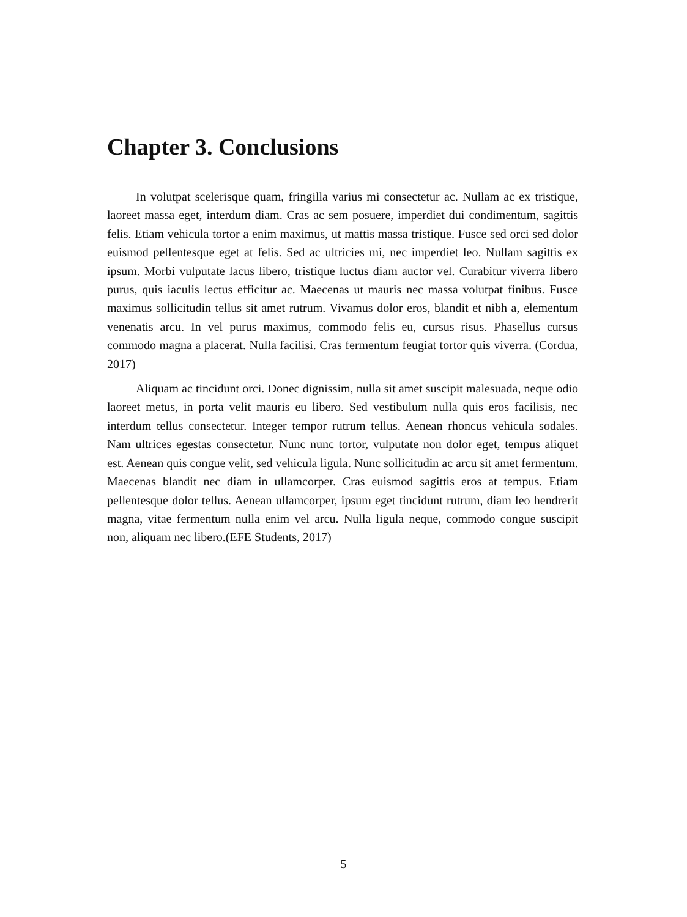Chapter 3. Conclusions
In volutpat scelerisque quam, fringilla varius mi consectetur ac. Nullam ac ex tristique, laoreet massa eget, interdum diam. Cras ac sem posuere, imperdiet dui condimentum, sagittis felis. Etiam vehicula tortor a enim maximus, ut mattis massa tristique. Fusce sed orci sed dolor euismod pellentesque eget at felis. Sed ac ultricies mi, nec imperdiet leo. Nullam sagittis ex ipsum. Morbi vulputate lacus libero, tristique luctus diam auctor vel. Curabitur viverra libero purus, quis iaculis lectus efficitur ac. Maecenas ut mauris nec massa volutpat finibus. Fusce maximus sollicitudin tellus sit amet rutrum. Vivamus dolor eros, blandit et nibh a, elementum venenatis arcu. In vel purus maximus, commodo felis eu, cursus risus. Phasellus cursus commodo magna a placerat. Nulla facilisi. Cras fermentum feugiat tortor quis viverra. (Cordua, 2017)
Aliquam ac tincidunt orci. Donec dignissim, nulla sit amet suscipit malesuada, neque odio laoreet metus, in porta velit mauris eu libero. Sed vestibulum nulla quis eros facilisis, nec interdum tellus consectetur. Integer tempor rutrum tellus. Aenean rhoncus vehicula sodales. Nam ultrices egestas consectetur. Nunc nunc tortor, vulputate non dolor eget, tempus aliquet est. Aenean quis congue velit, sed vehicula ligula. Nunc sollicitudin ac arcu sit amet fermentum. Maecenas blandit nec diam in ullamcorper. Cras euismod sagittis eros at tempus. Etiam pellentesque dolor tellus. Aenean ullamcorper, ipsum eget tincidunt rutrum, diam leo hendrerit magna, vitae fermentum nulla enim vel arcu. Nulla ligula neque, commodo congue suscipit non, aliquam nec libero.(EFE Students, 2017)
5